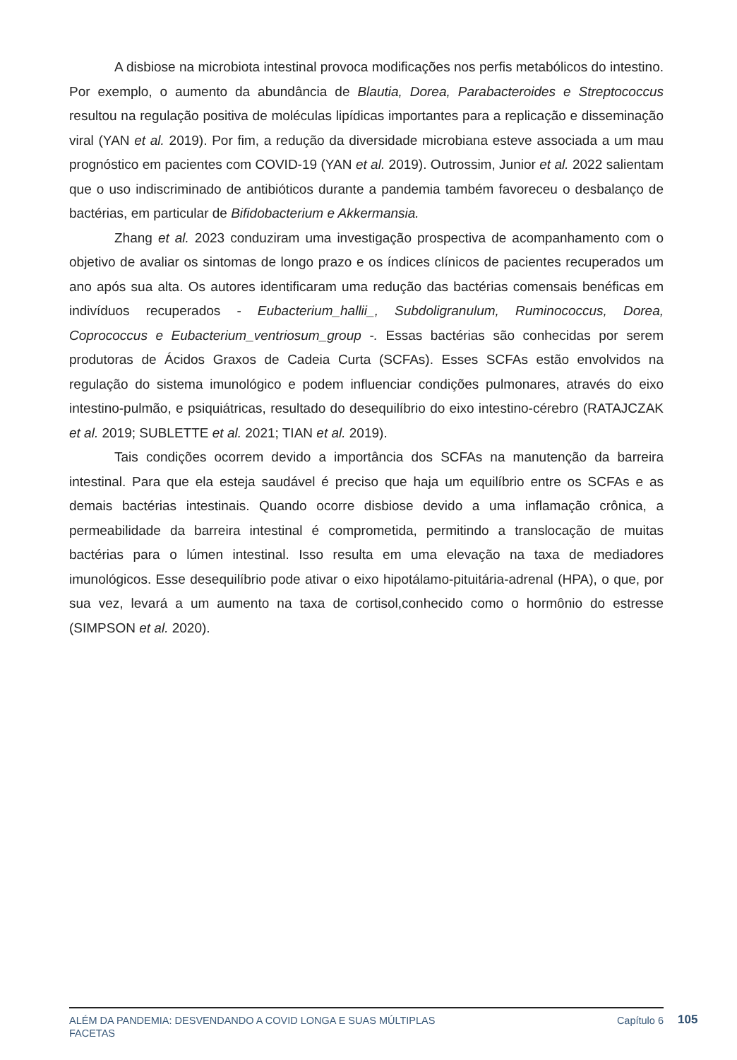A disbiose na microbiota intestinal provoca modificações nos perfis metabólicos do intestino. Por exemplo, o aumento da abundância de Blautia, Dorea, Parabacteroides e Streptococcus resultou na regulação positiva de moléculas lipídicas importantes para a replicação e disseminação viral (YAN et al. 2019). Por fim, a redução da diversidade microbiana esteve associada a um mau prognóstico em pacientes com COVID-19 (YAN et al. 2019). Outrossim, Junior et al. 2022 salientam que o uso indiscriminado de antibióticos durante a pandemia também favoreceu o desbalanço de bactérias, em particular de Bifidobacterium e Akkermansia.
Zhang et al. 2023 conduziram uma investigação prospectiva de acompanhamento com o objetivo de avaliar os sintomas de longo prazo e os índices clínicos de pacientes recuperados um ano após sua alta. Os autores identificaram uma redução das bactérias comensais benéficas em indivíduos recuperados - Eubacterium_hallii_, Subdoligranulum, Ruminococcus, Dorea, Coprococcus e Eubacterium_ventriosum_group -. Essas bactérias são conhecidas por serem produtoras de Ácidos Graxos de Cadeia Curta (SCFAs). Esses SCFAs estão envolvidos na regulação do sistema imunológico e podem influenciar condições pulmonares, através do eixo intestino-pulmão, e psiquiátricas, resultado do desequilíbrio do eixo intestino-cérebro (RATAJCZAK et al. 2019; SUBLETTE et al. 2021; TIAN et al. 2019).
Tais condições ocorrem devido a importância dos SCFAs na manutenção da barreira intestinal. Para que ela esteja saudável é preciso que haja um equilíbrio entre os SCFAs e as demais bactérias intestinais. Quando ocorre disbiose devido a uma inflamação crônica, a permeabilidade da barreira intestinal é comprometida, permitindo a translocação de muitas bactérias para o lúmen intestinal. Isso resulta em uma elevação na taxa de mediadores imunológicos. Esse desequilíbrio pode ativar o eixo hipotálamo-pituitária-adrenal (HPA), o que, por sua vez, levará a um aumento na taxa de cortisol,conhecido como o hormônio do estresse (SIMPSON et al. 2020).
ALÉM DA PANDEMIA: DESVENDANDO A COVID LONGA E SUAS MÚLTIPLAS
FACETAS
Capítulo 6
105